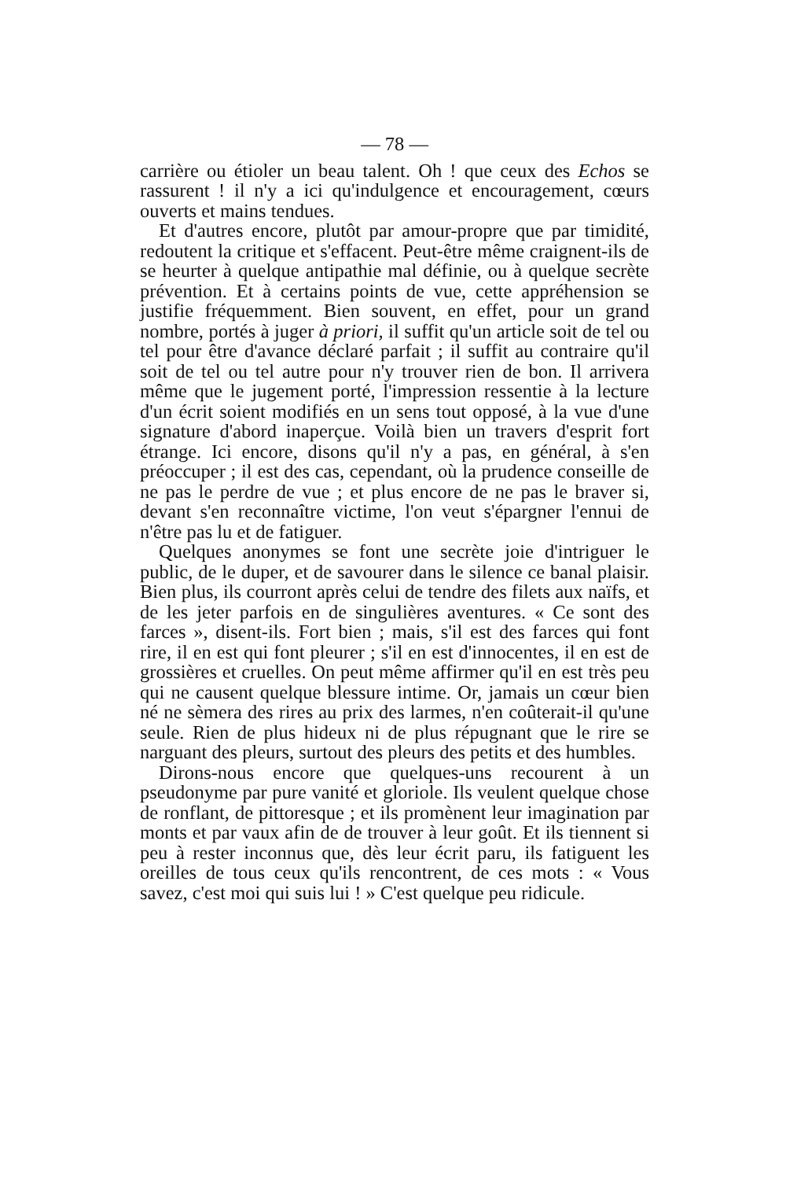— 78 —
carrière ou étioler un beau talent. Oh ! que ceux des Echos se rassurent ! il n'y a ici qu'indulgence et encouragement, cœurs ouverts et mains tendues.
Et d'autres encore, plutôt par amour-propre que par timidité, redoutent la critique et s'effacent. Peut-être même craignent-ils de se heurter à quelque antipathie mal définie, ou à quelque secrète prévention. Et à certains points de vue, cette appréhension se justifie fréquemment. Bien souvent, en effet, pour un grand nombre, portés à juger à priori, il suffit qu'un article soit de tel ou tel pour être d'avance déclaré parfait ; il suffit au contraire qu'il soit de tel ou tel autre pour n'y trouver rien de bon. Il arrivera même que le jugement porté, l'impression ressentie à la lecture d'un écrit soient modifiés en un sens tout opposé, à la vue d'une signature d'abord inaperçue. Voilà bien un travers d'esprit fort étrange. Ici encore, disons qu'il n'y a pas, en général, à s'en préoccuper ; il est des cas, cependant, où la prudence conseille de ne pas le perdre de vue ; et plus encore de ne pas le braver si, devant s'en reconnaître victime, l'on veut s'épargner l'ennui de n'être pas lu et de fatiguer.
Quelques anonymes se font une secrète joie d'intriguer le public, de le duper, et de savourer dans le silence ce banal plaisir. Bien plus, ils courront après celui de tendre des filets aux naïfs, et de les jeter parfois en de singulières aventures. « Ce sont des farces », disent-ils. Fort bien ; mais, s'il est des farces qui font rire, il en est qui font pleurer ; s'il en est d'innocentes, il en est de grossières et cruelles. On peut même affirmer qu'il en est très peu qui ne causent quelque blessure intime. Or, jamais un cœur bien né ne sèmera des rires au prix des larmes, n'en coûterait-il qu'une seule. Rien de plus hideux ni de plus répugnant que le rire se narguant des pleurs, surtout des pleurs des petits et des humbles.
Dirons-nous encore que quelques-uns recourent à un pseudonyme par pure vanité et gloriole. Ils veulent quelque chose de ronflant, de pittoresque ; et ils promènent leur imagination par monts et par vaux afin de de trouver à leur goût. Et ils tiennent si peu à rester inconnus que, dès leur écrit paru, ils fatiguent les oreilles de tous ceux qu'ils rencontrent, de ces mots : « Vous savez, c'est moi qui suis lui ! » C'est quelque peu ridicule.